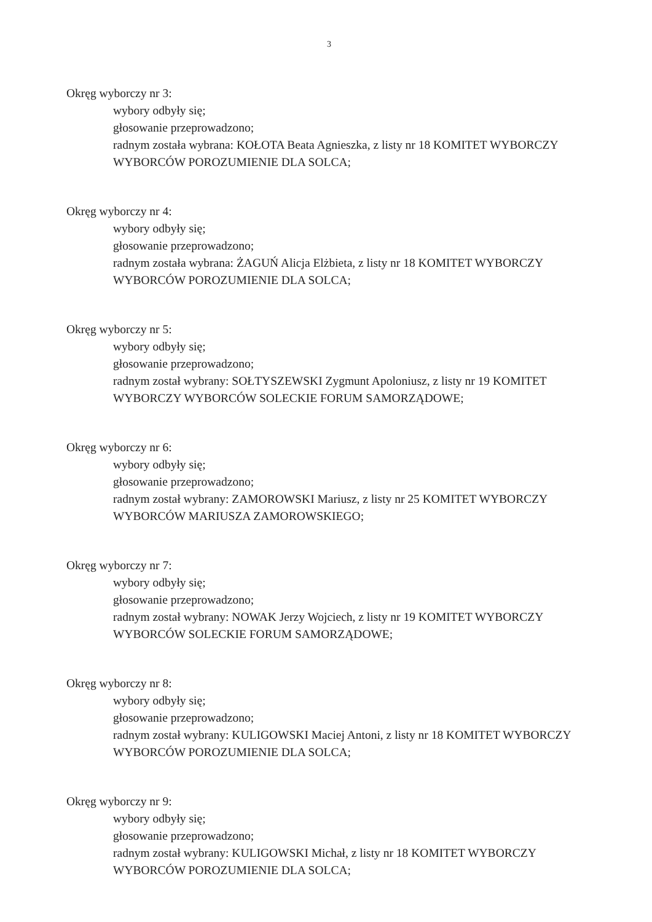3
Okręg wyborczy nr 3:
wybory odbyły się;
głosowanie przeprowadzono;
radnym została wybrana: KOŁOTA Beata Agnieszka, z listy nr 18 KOMITET WYBORCZY WYBORCÓW POROZUMIENIE DLA SOLCA;
Okręg wyborczy nr 4:
wybory odbyły się;
głosowanie przeprowadzono;
radnym została wybrana: ŻAGUŃ Alicja Elżbieta, z listy nr 18 KOMITET WYBORCZY WYBORCÓW POROZUMIENIE DLA SOLCA;
Okręg wyborczy nr 5:
wybory odbyły się;
głosowanie przeprowadzono;
radnym został wybrany: SOŁTYSZEWSKI Zygmunt Apoloniusz, z listy nr 19 KOMITET WYBORCZY WYBORCÓW SOLECKIE FORUM SAMORZĄDOWE;
Okręg wyborczy nr 6:
wybory odbyły się;
głosowanie przeprowadzono;
radnym został wybrany: ZAMOROWSKI Mariusz, z listy nr 25 KOMITET WYBORCZY WYBORCÓW MARIUSZA ZAMOROWSKIEGO;
Okręg wyborczy nr 7:
wybory odbyły się;
głosowanie przeprowadzono;
radnym został wybrany: NOWAK Jerzy Wojciech, z listy nr 19 KOMITET WYBORCZY WYBORCÓW SOLECKIE FORUM SAMORZĄDOWE;
Okręg wyborczy nr 8:
wybory odbyły się;
głosowanie przeprowadzono;
radnym został wybrany: KULIGOWSKI Maciej Antoni, z listy nr 18 KOMITET WYBORCZY WYBORCÓW POROZUMIENIE DLA SOLCA;
Okręg wyborczy nr 9:
wybory odbyły się;
głosowanie przeprowadzono;
radnym został wybrany: KULIGOWSKI Michał, z listy nr 18 KOMITET WYBORCZY WYBORCÓW POROZUMIENIE DLA SOLCA;